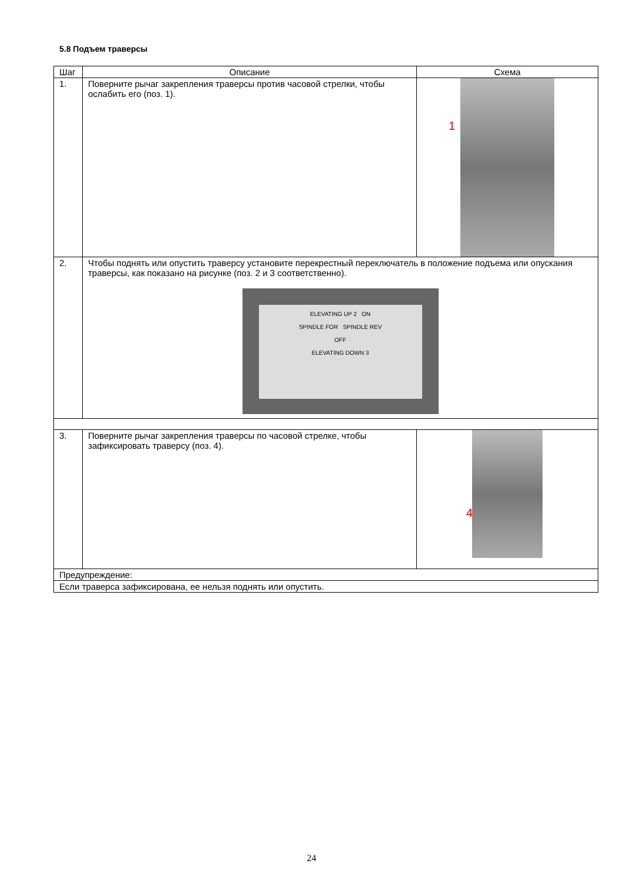5.8 Подъем траверсы
| Шаг | Описание | Схема |
| --- | --- | --- |
| 1. | Поверните рычаг закрепления траверсы против часовой стрелки, чтобы ослабить его (поз. 1). | 1 |
| 2. | Чтобы поднять или опустить траверсу установите перекрестный переключатель в положение подъема или опускания траверсы, как показано на рисунке (поз. 2 и 3 соответственно). ELEVATING UP 2 ON SPINDLE FOR SPINDLE REV OFF ELEVATING DOWN 3 | |
| 3. | Поверните рычаг закрепления траверсы по часовой стрелке, чтобы зафиксировать траверсу (поз. 4). | 4 |
| Предупреждение: | | |
| Если траверса зафиксирована, ее нельзя поднять или опустить. | | |
24